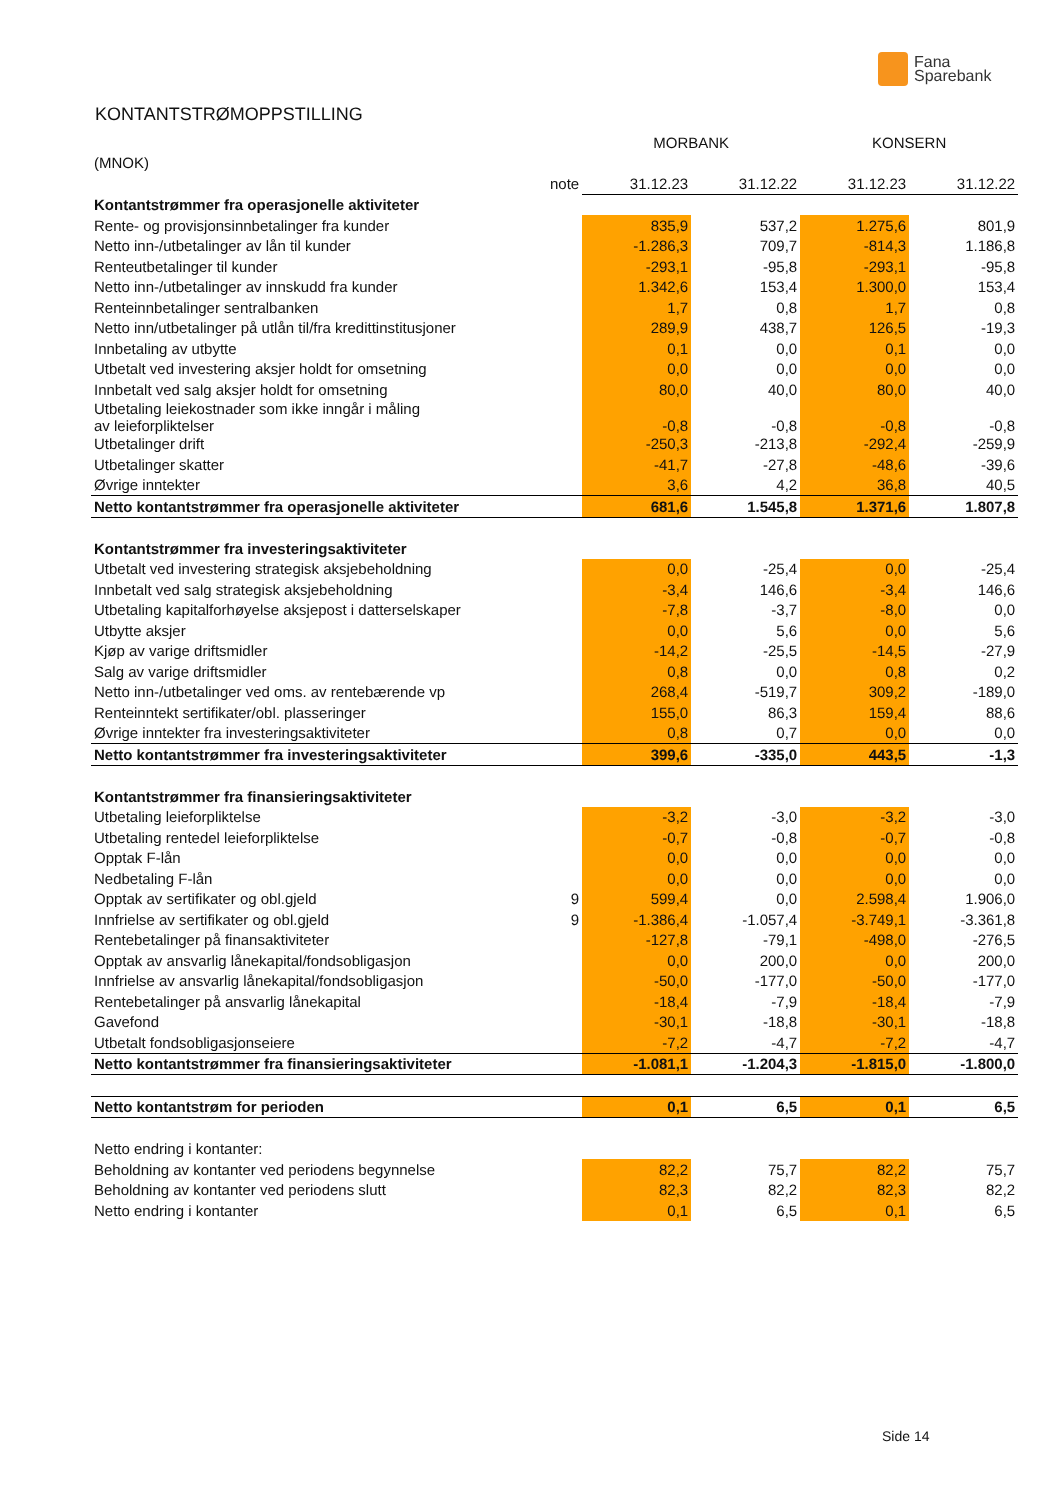Fana
Sparebank
KONTANTSTRØMOPPSTILLING
| | | MORBANK | | KONSERN | |
| (MNOK) | | | | | |
| | note | 31.12.23 | 31.12.22 | 31.12.23 | 31.12.22 |
| Kontantstrømmer fra operasjonelle aktiviteter | | | | | |
| Rente- og provisjonsinnbetalinger fra kunder | | 835,9 | 537,2 | 1.275,6 | 801,9 |
| Netto inn-/utbetalinger av lån til kunder | | -1.286,3 | 709,7 | -814,3 | 1.186,8 |
| Renteutbetalinger til kunder | | -293,1 | -95,8 | -293,1 | -95,8 |
| Netto inn-/utbetalinger av innskudd fra kunder | | 1.342,6 | 153,4 | 1.300,0 | 153,4 |
| Renteinnbetalinger sentralbanken | | 1,7 | 0,8 | 1,7 | 0,8 |
| Netto inn/utbetalinger på utlån til/fra kredittinstitusjoner | | 289,9 | 438,7 | 126,5 | -19,3 |
| Innbetaling av utbytte | | 0,1 | 0,0 | 0,1 | 0,0 |
| Utbetalt ved investering aksjer holdt for omsetning | | 0,0 | 0,0 | 0,0 | 0,0 |
| Innbetalt ved salg aksjer holdt for omsetning | | 80,0 | 40,0 | 80,0 | 40,0 |
| Utbetaling leiekostnader som ikke inngår i måling av leieforpliktelser | | -0,8 | -0,8 | -0,8 | -0,8 |
| Utbetalinger drift | | -250,3 | -213,8 | -292,4 | -259,9 |
| Utbetalinger skatter | | -41,7 | -27,8 | -48,6 | -39,6 |
| Øvrige inntekter | | 3,6 | 4,2 | 36,8 | 40,5 |
| Netto kontantstrømmer fra operasjonelle aktiviteter | | 681,6 | 1.545,8 | 1.371,6 | 1.807,8 |
| Kontantstrømmer fra investeringsaktiviteter | | | | | |
| Utbetalt ved investering strategisk aksjebeholdning | | 0,0 | -25,4 | 0,0 | -25,4 |
| Innbetalt ved salg strategisk aksjebeholdning | | -3,4 | 146,6 | -3,4 | 146,6 |
| Utbetaling kapitalforhøyelse aksjepost i datterselskaper | | -7,8 | -3,7 | -8,0 | 0,0 |
| Utbytte aksjer | | 0,0 | 5,6 | 0,0 | 5,6 |
| Kjøp av varige driftsmidler | | -14,2 | -25,5 | -14,5 | -27,9 |
| Salg av varige driftsmidler | | 0,8 | 0,0 | 0,8 | 0,2 |
| Netto inn-/utbetalinger ved oms. av rentebærende vp | | 268,4 | -519,7 | 309,2 | -189,0 |
| Renteinntekt sertifikater/obl. plasseringer | | 155,0 | 86,3 | 159,4 | 88,6 |
| Øvrige inntekter fra investeringsaktiviteter | | 0,8 | 0,7 | 0,0 | 0,0 |
| Netto kontantstrømmer fra investeringsaktiviteter | | 399,6 | -335,0 | 443,5 | -1,3 |
| Kontantstrømmer fra finansieringsaktiviteter | | | | | |
| Utbetaling leieforpliktelse | | -3,2 | -3,0 | -3,2 | -3,0 |
| Utbetaling rentedel leieforpliktelse | | -0,7 | -0,8 | -0,7 | -0,8 |
| Opptak F-lån | | 0,0 | 0,0 | 0,0 | 0,0 |
| Nedbetaling F-lån | | 0,0 | 0,0 | 0,0 | 0,0 |
| Opptak av sertifikater og obl.gjeld | 9 | 599,4 | 0,0 | 2.598,4 | 1.906,0 |
| Innfrielse av sertifikater og obl.gjeld | 9 | -1.386,4 | -1.057,4 | -3.749,1 | -3.361,8 |
| Rentebetalinger på finansaktiviteter | | -127,8 | -79,1 | -498,0 | -276,5 |
| Opptak av ansvarlig lånekapital/fondsobligasjon | | 0,0 | 200,0 | 0,0 | 200,0 |
| Innfrielse av ansvarlig lånekapital/fondsobligasjon | | -50,0 | -177,0 | -50,0 | -177,0 |
| Rentebetalinger på ansvarlig lånekapital | | -18,4 | -7,9 | -18,4 | -7,9 |
| Gavefond | | -30,1 | -18,8 | -30,1 | -18,8 |
| Utbetalt fondsobligasjonseiere | | -7,2 | -4,7 | -7,2 | -4,7 |
| Netto kontantstrømmer fra finansieringsaktiviteter | | -1.081,1 | -1.204,3 | -1.815,0 | -1.800,0 |
| Netto kontantstrøm for perioden | | 0,1 | 6,5 | 0,1 | 6,5 |
| Netto endring i kontanter: | | | | | |
| Beholdning av kontanter ved periodens begynnelse | | 82,2 | 75,7 | 82,2 | 75,7 |
| Beholdning av kontanter ved periodens slutt | | 82,3 | 82,2 | 82,3 | 82,2 |
| Netto endring i kontanter | | 0,1 | 6,5 | 0,1 | 6,5 |
Side 14